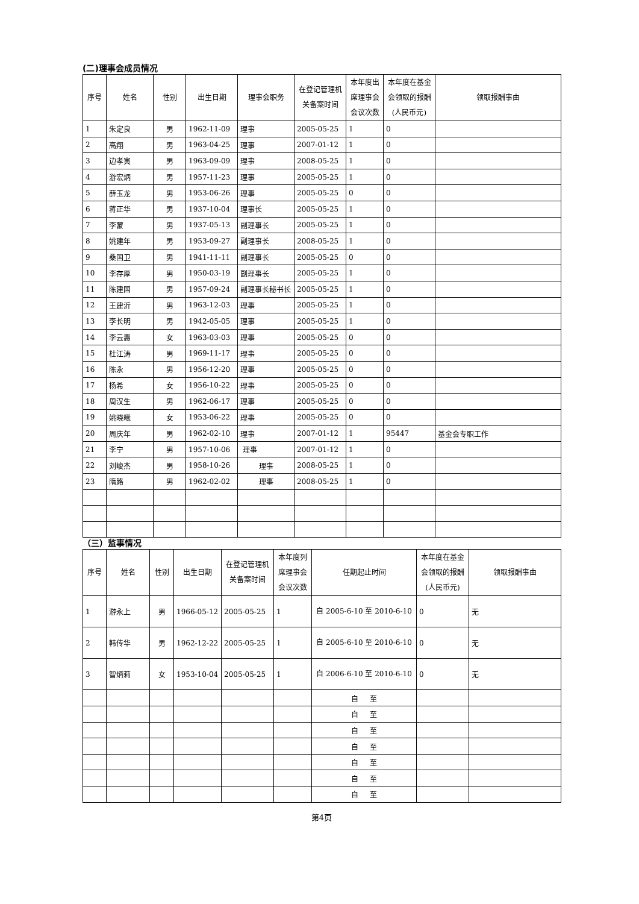(二)理事会成员情况
| 序号 | 姓名 | 性别 | 出生日期 | 理事会职务 | 在登记管理机关备案时间 | 本年度出席理事会会议次数 | 本年度在基金会领取的报酬(人民币元) | 领取报酬事由 |
| --- | --- | --- | --- | --- | --- | --- | --- | --- |
| 1 | 朱定良 | 男 | 1962-11-09 | 理事 | 2005-05-25 | 1 | 0 | |
| 2 | 高翔 | 男 | 1963-04-25 | 理事 | 2007-01-12 | 1 | 0 | |
| 3 | 边孝寅 | 男 | 1963-09-09 | 理事 | 2008-05-25 | 1 | 0 | |
| 4 | 游宏炳 | 男 | 1957-11-23 | 理事 | 2005-05-25 | 1 | 0 | |
| 5 | 薛玉龙 | 男 | 1953-06-26 | 理事 | 2005-05-25 | 0 | 0 | |
| 6 | 蒋正华 | 男 | 1937-10-04 | 理事长 | 2005-05-25 | 1 | 0 | |
| 7 | 李蒙 | 男 | 1937-05-13 | 副理事长 | 2005-05-25 | 1 | 0 | |
| 8 | 姚建年 | 男 | 1953-09-27 | 副理事长 | 2008-05-25 | 1 | 0 | |
| 9 | 桑国卫 | 男 | 1941-11-11 | 副理事长 | 2005-05-25 | 0 | 0 | |
| 10 | 李存厚 | 男 | 1950-03-19 | 副理事长 | 2005-05-25 | 1 | 0 | |
| 11 | 陈建国 | 男 | 1957-09-24 | 副理事长秘书长 | 2005-05-25 | 1 | 0 | |
| 12 | 王建沂 | 男 | 1963-12-03 | 理事 | 2005-05-25 | 1 | 0 | |
| 13 | 李长明 | 男 | 1942-05-05 | 理事 | 2005-05-25 | 1 | 0 | |
| 14 | 李云惠 | 女 | 1963-03-03 | 理事 | 2005-05-25 | 0 | 0 | |
| 15 | 杜江涛 | 男 | 1969-11-17 | 理事 | 2005-05-25 | 0 | 0 | |
| 16 | 陈永 | 男 | 1956-12-20 | 理事 | 2005-05-25 | 0 | 0 | |
| 17 | 杨希 | 女 | 1956-10-22 | 理事 | 2005-05-25 | 0 | 0 | |
| 18 | 周汉生 | 男 | 1962-06-17 | 理事 | 2005-05-25 | 0 | 0 | |
| 19 | 姚晓曦 | 女 | 1953-06-22 | 理事 | 2005-05-25 | 0 | 0 | |
| 20 | 周庆年 | 男 | 1962-02-10 | 理事 | 2007-01-12 | 1 | 95447 | 基金会专职工作 |
| 21 | 李宁 | 男 | 1957-10-06 | 理事 | 2007-01-12 | 1 | 0 | |
| 22 | 刘峻杰 | 男 | 1958-10-26 | 理事 | 2008-05-25 | 1 | 0 | |
| 23 | 隋路 | 男 | 1962-02-02 | 理事 | 2008-05-25 | 1 | 0 | |
（三）监事情况
| 序号 | 姓名 | 性别 | 出生日期 | 在登记管理机关备案时间 | 本年度列席理事会会议次数 | 任期起止时间 | 本年度在基金会领取的报酬(人民币元) | 领取报酬事由 |
| --- | --- | --- | --- | --- | --- | --- | --- | --- |
| 1 | 游永上 | 男 | 1966-05-12 | 2005-05-25 | 1 | 自 2005-6-10 至 2010-6-10 | 0 | 无 |
| 2 | 韩传华 | 男 | 1962-12-22 | 2005-05-25 | 1 | 自 2005-6-10 至 2010-6-10 | 0 | 无 |
| 3 | 智炳莉 | 女 | 1953-10-04 | 2005-05-25 | 1 | 自 2006-6-10 至 2010-6-10 | 0 | 无 |
| | | | | | | 自 至 | | |
| | | | | | | 自 至 | | |
| | | | | | | 自 至 | | |
| | | | | | | 自 至 | | |
| | | | | | | 自 至 | | |
| | | | | | | 自 至 | | |
| | | | | | | 自 至 | | |
第4页